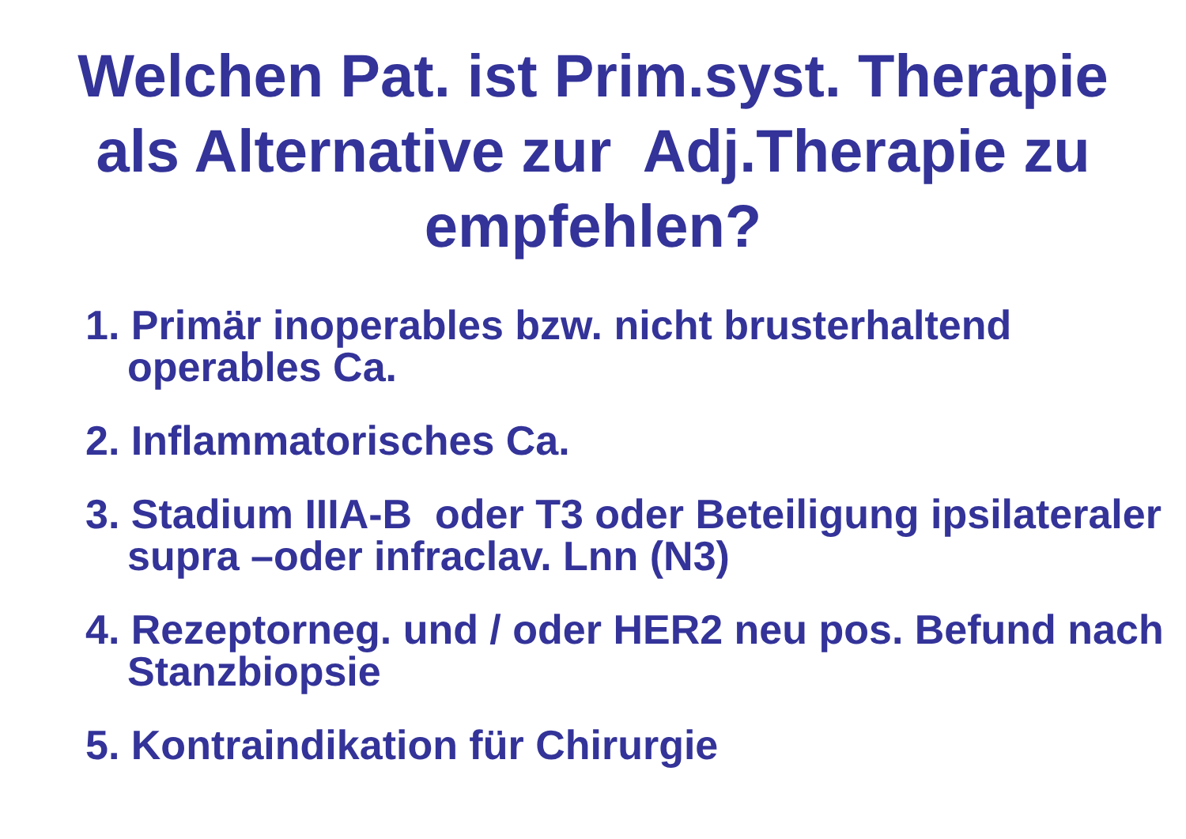Welchen Pat. ist Prim.syst. Therapie
als Alternative zur Adj.Therapie zu
empfehlen?
1. Primär inoperables bzw. nicht brusterhaltend operables Ca.
2. Inflammatorisches Ca.
3. Stadium IIIA-B oder T3 oder Beteiligung ipsilateraler supra –oder infraclav. Lnn (N3)
4. Rezeptorneg. und / oder HER2 neu pos. Befund nach Stanzbiopsie
5. Kontraindikation für Chirurgie